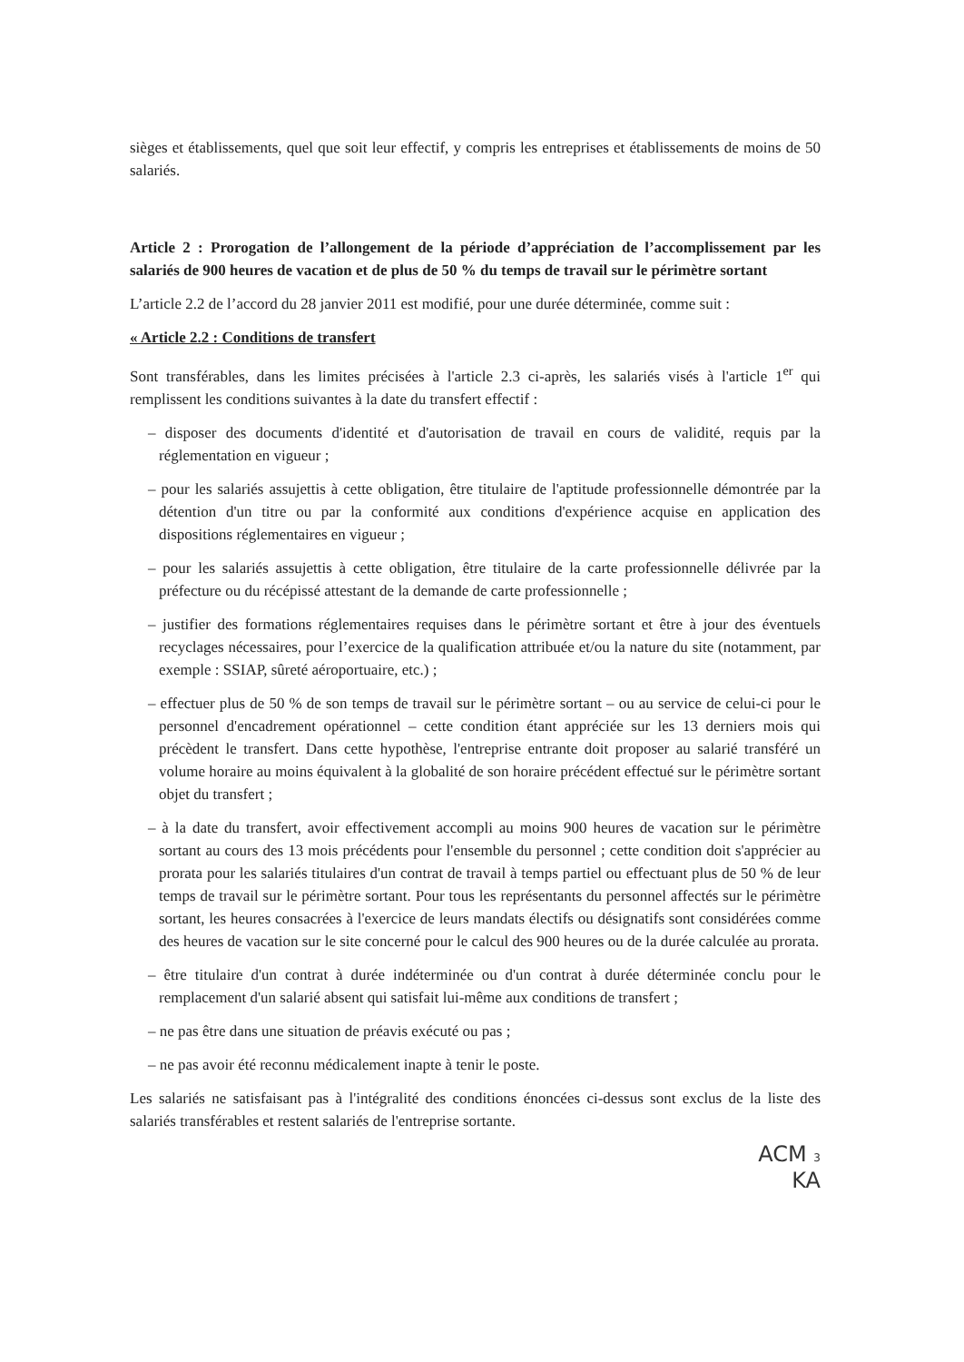sièges et établissements, quel que soit leur effectif, y compris les entreprises et établissements de moins de 50 salariés.
Article 2 : Prorogation de l’allongement de la période d’appréciation de l’accomplissement par les salariés de 900 heures de vacation et de plus de 50 % du temps de travail sur le périmètre sortant
L’article 2.2 de l’accord du 28 janvier 2011 est modifié, pour une durée déterminée, comme suit :
« Article 2.2 : Conditions de transfert
Sont transférables, dans les limites précisées à l'article 2.3 ci-après, les salariés visés à l'article 1<sup>er</sup> qui remplissent les conditions suivantes à la date du transfert effectif :
– disposer des documents d'identité et d'autorisation de travail en cours de validité, requis par la réglementation en vigueur ;
– pour les salariés assujettis à cette obligation, être titulaire de l'aptitude professionnelle démontrée par la détention d'un titre ou par la conformité aux conditions d'expérience acquise en application des dispositions réglementaires en vigueur ;
– pour les salariés assujettis à cette obligation, être titulaire de la carte professionnelle délivrée par la préfecture ou du récépissé attestant de la demande de carte professionnelle ;
– justifier des formations réglementaires requises dans le périmètre sortant et être à jour des éventuels recyclages nécessaires, pour l’exercice de la qualification attribuée et/ou la nature du site (notamment, par exemple : SSIAP, sûreté aéroportuaire, etc.) ;
– effectuer plus de 50 % de son temps de travail sur le périmètre sortant – ou au service de celui-ci pour le personnel d'encadrement opérationnel – cette condition étant appréciée sur les 13 derniers mois qui précèdent le transfert. Dans cette hypothèse, l'entreprise entrante doit proposer au salarié transféré un volume horaire au moins équivalent à la globalité de son horaire précédent effectué sur le périmètre sortant objet du transfert ;
– à la date du transfert, avoir effectivement accompli au moins 900 heures de vacation sur le périmètre sortant au cours des 13 mois précédents pour l'ensemble du personnel ; cette condition doit s'apprécier au prorata pour les salariés titulaires d'un contrat de travail à temps partiel ou effectuant plus de 50 % de leur temps de travail sur le périmètre sortant. Pour tous les représentants du personnel affectés sur le périmètre sortant, les heures consacrées à l'exercice de leurs mandats électifs ou désignatifs sont considérées comme des heures de vacation sur le site concerné pour le calcul des 900 heures ou de la durée calculée au prorata.
– être titulaire d'un contrat à durée indéterminée ou d'un contrat à durée déterminée conclu pour le remplacement d'un salarié absent qui satisfait lui-même aux conditions de transfert ;
– ne pas être dans une situation de préavis exécuté ou pas ;
– ne pas avoir été reconnu médicalement inapte à tenir le poste.
Les salariés ne satisfaisant pas à l'intégralité des conditions énoncées ci-dessus sont exclus de la liste des salariés transférables et restent salariés de l'entreprise sortante.
ACM 3
KA